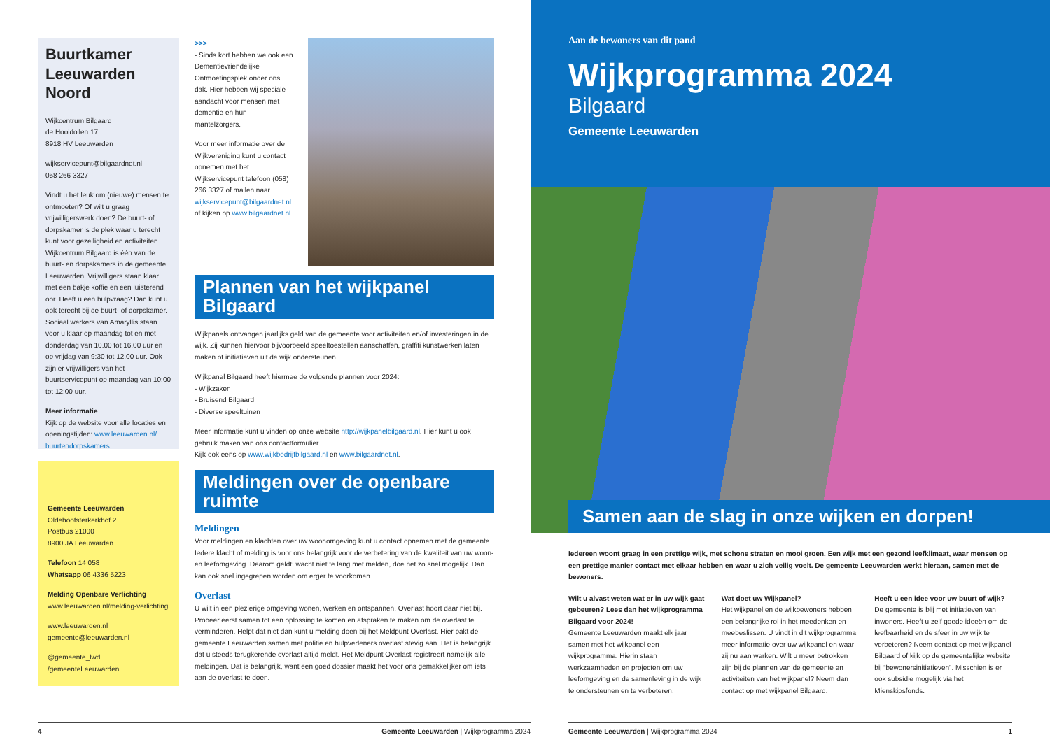Buurtkamer Leeuwarden Noord
Wijkcentrum Bilgaard
de Hooidollen 17,
8918 HV Leeuwarden
wijkservicepunt@bilgaardnet.nl
058 266 3327
Vindt u het leuk om (nieuwe) mensen te ontmoeten? Of wilt u graag vrijwilligerswerk doen? De buurt- of dorpskamer is de plek waar u terecht kunt voor gezelligheid en activiteiten. Wijkcentrum Bilgaard is één van de buurt- en dorpskamers in de gemeente Leeuwarden. Vrijwilligers staan klaar met een bakje koffie en een luisterend oor. Heeft u een hulpvraag? Dan kunt u ook terecht bij de buurt- of dorpskamer. Sociaal werkers van Amaryllis staan voor u klaar op maandag tot en met donderdag van 10.00 tot 16.00 uur en op vrijdag van 9:30 tot 12.00 uur. Ook zijn er vrijwilligers van het buurtservicepunt op maandag van 10:00 tot 12:00 uur.
Meer informatie
Kijk op de website voor alle locaties en openingstijden: www.leeuwarden.nl/ buurtendorpskamers
Gemeente Leeuwarden
Oldehoofsterkerkhof 2
Postbus 21000
8900 JA Leeuwarden
Telefoon 14 058
Whatsapp 06 4336 5223
Melding Openbare Verlichting
www.leeuwarden.nl/melding-verlichting
www.leeuwarden.nl
gemeente@leeuwarden.nl
@gemeente_lwd
/gemeenteLeeuwarden
>>>
- Sinds kort hebben we ook een Dementievriendelijke Ontmoetingsplek onder ons dak. Hier hebben wij speciale aandacht voor mensen met dementie en hun mantelzorgers.
Voor meer informatie over de Wijkvereniging kunt u contact opnemen met het Wijkservicepunt telefoon (058) 266 3327 of mailen naar wijkservicepunt@bilgaardnet.nl of kijken op www.bilgaardnet.nl.
Plannen van het wijkpanel Bilgaard
Wijkpanels ontvangen jaarlijks geld van de gemeente voor activiteiten en/of investeringen in de wijk. Zij kunnen hiervoor bijvoorbeeld speeltoestellen aanschaffen, graffiti kunstwerken laten maken of initiatieven uit de wijk ondersteunen.
Wijkpanel Bilgaard heeft hiermee de volgende plannen voor 2024:
- Wijkzaken
- Bruisend Bilgaard
- Diverse speeltuinen
Meer informatie kunt u vinden op onze website http://wijkpanelbilgaard.nl. Hier kunt u ook gebruik maken van ons contactformulier.
Kijk ook eens op www.wijkbedrijfbilgaard.nl en www.bilgaardnet.nl.
Meldingen over de openbare ruimte
Meldingen
Voor meldingen en klachten over uw woonomgeving kunt u contact opnemen met de gemeente. Iedere klacht of melding is voor ons belangrijk voor de verbetering van de kwaliteit van uw woon- en leefomgeving. Daarom geldt: wacht niet te lang met melden, doe het zo snel mogelijk. Dan kan ook snel ingegrepen worden om erger te voorkomen.
Overlast
U wilt in een plezierige omgeving wonen, werken en ontspannen. Overlast hoort daar niet bij. Probeer eerst samen tot een oplossing te komen en afspraken te maken om de overlast te verminderen. Helpt dat niet dan kunt u melding doen bij het Meldpunt Overlast. Hier pakt de gemeente Leeuwarden samen met politie en hulpverleners overlast stevig aan. Het is belangrijk dat u steeds terugkerende overlast altijd meldt. Het Meldpunt Overlast registreert namelijk alle meldingen. Dat is belangrijk, want een goed dossier maakt het voor ons gemakkelijker om iets aan de overlast te doen.
4 Gemeente Leeuwarden | Wijkprogramma 2024
Aan de bewoners van dit pand
Wijkprogramma 2024
Bilgaard
Gemeente Leeuwarden
Samen aan de slag in onze wijken en dorpen!
Iedereen woont graag in een prettige wijk, met schone straten en mooi groen. Een wijk met een gezond leefklimaat, waar mensen op een prettige manier contact met elkaar hebben en waar u zich veilig voelt. De gemeente Leeuwarden werkt hieraan, samen met de bewoners.
Wilt u alvast weten wat er in uw wijk gaat gebeuren? Lees dan het wijkprogramma Bilgaard voor 2024!
Gemeente Leeuwarden maakt elk jaar samen met het wijkpanel een wijkprogramma. Hierin staan werkzaamheden en projecten om uw leefomgeving en de samenleving in de wijk te ondersteunen en te verbeteren.
Wat doet uw Wijkpanel?
Het wijkpanel en de wijkbewoners hebben een belangrijke rol in het meedenken en meebeslissen. U vindt in dit wijkprogramma meer informatie over uw wijkpanel en waar zij nu aan werken. Wilt u meer betrokken zijn bij de plannen van de gemeente en activiteiten van het wijkpanel? Neem dan contact op met wijkpanel Bilgaard.
Heeft u een idee voor uw buurt of wijk?
De gemeente is blij met initiatieven van inwoners. Heeft u zelf goede ideeën om de leefbaarheid en de sfeer in uw wijk te verbeteren? Neem contact op met wijkpanel Bilgaard of kijk op de gemeentelijke website bij “bewonersinitiatieven”. Misschien is er ook subsidie mogelijk via het Mienskipsfonds.
Gemeente Leeuwarden | Wijkprogramma 2024 1